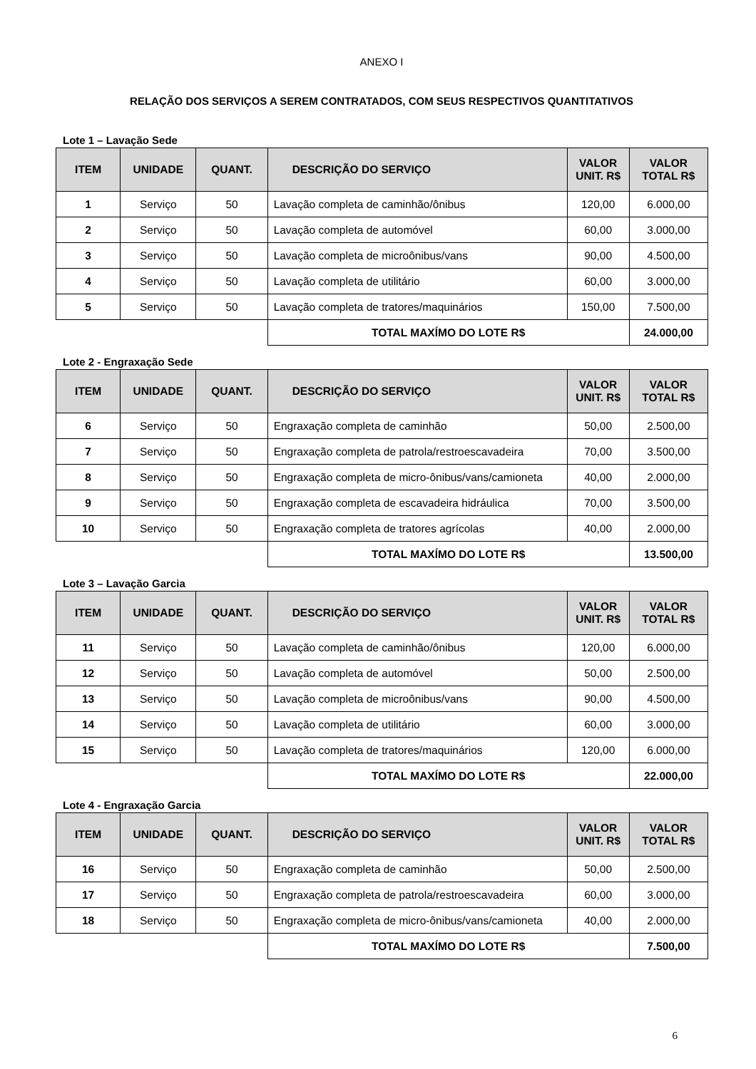ANEXO I
RELAÇÃO DOS SERVIÇOS A SEREM CONTRATADOS, COM SEUS RESPECTIVOS QUANTITATIVOS
Lote 1 – Lavação Sede
| ITEM | UNIDADE | QUANT. | DESCRIÇÃO DO SERVIÇO | VALOR UNIT. R$ | VALOR TOTAL R$ |
| --- | --- | --- | --- | --- | --- |
| 1 | Serviço | 50 | Lavação completa de caminhão/ônibus | 120,00 | 6.000,00 |
| 2 | Serviço | 50 | Lavação completa de automóvel | 60,00 | 3.000,00 |
| 3 | Serviço | 50 | Lavação completa de microônibus/vans | 90,00 | 4.500,00 |
| 4 | Serviço | 50 | Lavação completa de utilitário | 60,00 | 3.000,00 |
| 5 | Serviço | 50 | Lavação completa de tratores/maquinários | 150,00 | 7.500,00 |
| | | | TOTAL MAXÍMO DO LOTE R$ | | 24.000,00 |
Lote 2 - Engraxação Sede
| ITEM | UNIDADE | QUANT. | DESCRIÇÃO DO SERVIÇO | VALOR UNIT. R$ | VALOR TOTAL R$ |
| --- | --- | --- | --- | --- | --- |
| 6 | Serviço | 50 | Engraxação completa de caminhão | 50,00 | 2.500,00 |
| 7 | Serviço | 50 | Engraxação completa de patrola/restroescavadeira | 70,00 | 3.500,00 |
| 8 | Serviço | 50 | Engraxação completa de micro-ônibus/vans/camioneta | 40,00 | 2.000,00 |
| 9 | Serviço | 50 | Engraxação completa de escavadeira hidráulica | 70,00 | 3.500,00 |
| 10 | Serviço | 50 | Engraxação completa de tratores agrícolas | 40,00 | 2.000,00 |
| | | | TOTAL MAXÍMO DO LOTE R$ | | 13.500,00 |
Lote 3 – Lavação Garcia
| ITEM | UNIDADE | QUANT. | DESCRIÇÃO DO SERVIÇO | VALOR UNIT. R$ | VALOR TOTAL R$ |
| --- | --- | --- | --- | --- | --- |
| 11 | Serviço | 50 | Lavação completa de caminhão/ônibus | 120,00 | 6.000,00 |
| 12 | Serviço | 50 | Lavação completa de automóvel | 50,00 | 2.500,00 |
| 13 | Serviço | 50 | Lavação completa de microônibus/vans | 90,00 | 4.500,00 |
| 14 | Serviço | 50 | Lavação completa de utilitário | 60,00 | 3.000,00 |
| 15 | Serviço | 50 | Lavação completa de tratores/maquinários | 120,00 | 6.000,00 |
| | | | TOTAL MAXÍMO DO LOTE R$ | | 22.000,00 |
Lote 4 - Engraxação Garcia
| ITEM | UNIDADE | QUANT. | DESCRIÇÃO DO SERVIÇO | VALOR UNIT. R$ | VALOR TOTAL R$ |
| --- | --- | --- | --- | --- | --- |
| 16 | Serviço | 50 | Engraxação completa de caminhão | 50,00 | 2.500,00 |
| 17 | Serviço | 50 | Engraxação completa de patrola/restroescavadeira | 60,00 | 3.000,00 |
| 18 | Serviço | 50 | Engraxação completa de micro-ônibus/vans/camioneta | 40,00 | 2.000,00 |
| | | | TOTAL MAXÍMO DO LOTE R$ | | 7.500,00 |
6